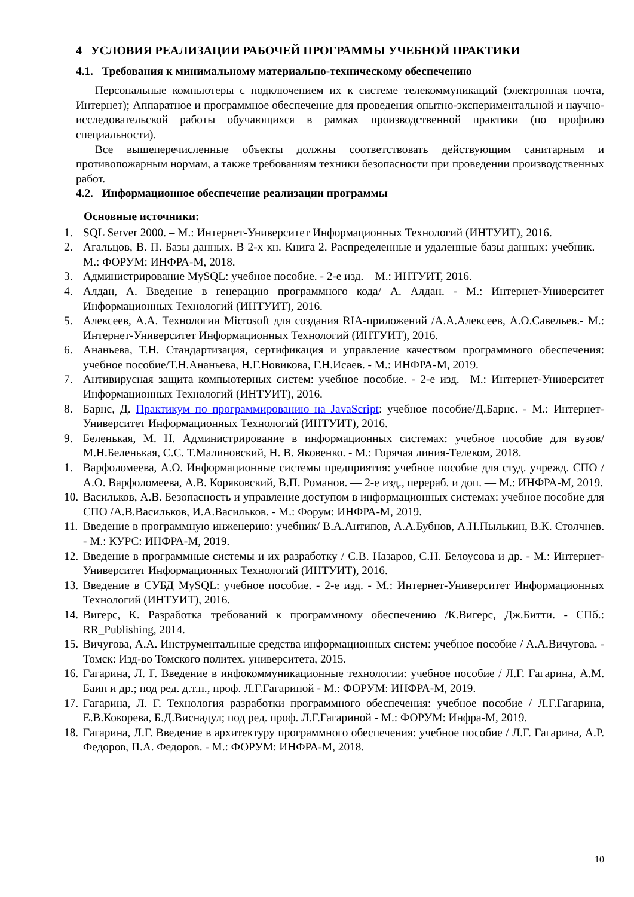4 УСЛОВИЯ РЕАЛИЗАЦИИ РАБОЧЕЙ ПРОГРАММЫ УЧЕБНОЙ ПРАКТИКИ
4.1. Требования к минимальному материально-техническому обеспечению
Персональные компьютеры с подключением их к системе телекоммуникаций (электронная почта, Интернет); Аппаратное и программное обеспечение для проведения опытно-экспериментальной и научно-исследовательской работы обучающихся в рамках производственной практики (по профилю специальности).
Все вышеперечисленные объекты должны соответствовать действующим санитарным и противопожарным нормам, а также требованиям техники безопасности при проведении производственных работ.
4.2. Информационное обеспечение реализации программы
Основные источники:
1. SQL Server 2000. – М.: Интернет-Университет Информационных Технологий (ИНТУИТ), 2016.
2. Агальцов, В. П. Базы данных. В 2-х кн. Книга 2. Распределенные и удаленные базы данных: учебник. – М.: ФОРУМ: ИНФРА-М, 2018.
3. Администрирование MySQL: учебное пособие. - 2-е изд. – М.: ИНТУИТ, 2016.
4. Алдан, А. Введение в генерацию программного кода/ А. Алдан. - М.: Интернет-Университет Информационных Технологий (ИНТУИТ), 2016.
5. Алексеев, А.А. Технологии Microsoft для создания RIA-приложений /А.А.Алексеев, А.О.Савельев.- М.: Интернет-Университет Информационных Технологий (ИНТУИТ), 2016.
6. Ананьева, Т.Н. Стандартизация, сертификация и управление качеством программного обеспечения: учебное пособие/Т.Н.Ананьева, Н.Г.Новикова, Г.Н.Исаев. - М.: ИНФРА-М, 2019.
7. Антивирусная защита компьютерных систем: учебное пособие. - 2-е изд. –М.: Интернет-Университет Информационных Технологий (ИНТУИТ), 2016.
8. Барнс, Д. Практикум по программированию на JavaScript: учебное пособие/Д.Барнс. - М.: Интернет-Университет Информационных Технологий (ИНТУИТ), 2016.
9. Беленькая, М. Н. Администрирование в информационных системах: учебное пособие для вузов/ М.Н.Беленькая, С.С. Т.Малиновский, Н. В. Яковенко. - М.: Горячая линия-Телеком, 2018.
1. Варфоломеева, А.О. Информационные системы предприятия: учебное пособие для студ. учрежд. СПО / А.О. Варфоломеева, А.В. Коряковский, В.П. Романов. — 2-е изд., перераб. и доп. — М.: ИНФРА-М, 2019.
10. Васильков, А.В. Безопасность и управление доступом в информационных системах: учебное пособие для СПО /А.В.Васильков, И.А.Васильков. - М.: Форум: ИНФРА-М, 2019.
11. Введение в программную инженерию: учебник/ В.А.Антипов, А.А.Бубнов, А.Н.Пылькин, В.К. Столчнев. - М.: КУРС: ИНФРА-М, 2019.
12. Введение в программные системы и их разработку / С.В. Назаров, С.Н. Белоусова и др. - М.: Интернет-Университет Информационных Технологий (ИНТУИТ), 2016.
13. Введение в СУБД MySQL: учебное пособие. - 2-е изд. - М.: Интернет-Университет Информационных Технологий (ИНТУИТ), 2016.
14. Вигерс, К. Разработка требований к программному обеспечению /К.Вигерс, Дж.Битти. - СПб.: RR_Publishing, 2014.
15. Вичугова, А.А. Инструментальные средства информационных систем: учебное пособие / А.А.Вичугова. - Томск: Изд-во Томского политех. университета, 2015.
16. Гагарина, Л. Г. Введение в инфокоммуникационные технологии: учебное пособие / Л.Г. Гагарина, А.М. Баин и др.; под ред. д.т.н., проф. Л.Г.Гагариной - М.: ФОРУМ: ИНФРА-М, 2019.
17. Гагарина, Л. Г. Технология разработки программного обеспечения: учебное пособие / Л.Г.Гагарина, Е.В.Кокорева, Б.Д.Виснадул; под ред. проф. Л.Г.Гагариной - М.: ФОРУМ: Инфра-М, 2019.
18. Гагарина, Л.Г. Введение в архитектуру программного обеспечения: учебное пособие / Л.Г. Гагарина, А.Р. Федоров, П.А. Федоров. - М.: ФОРУМ: ИНФРА-М, 2018.
10